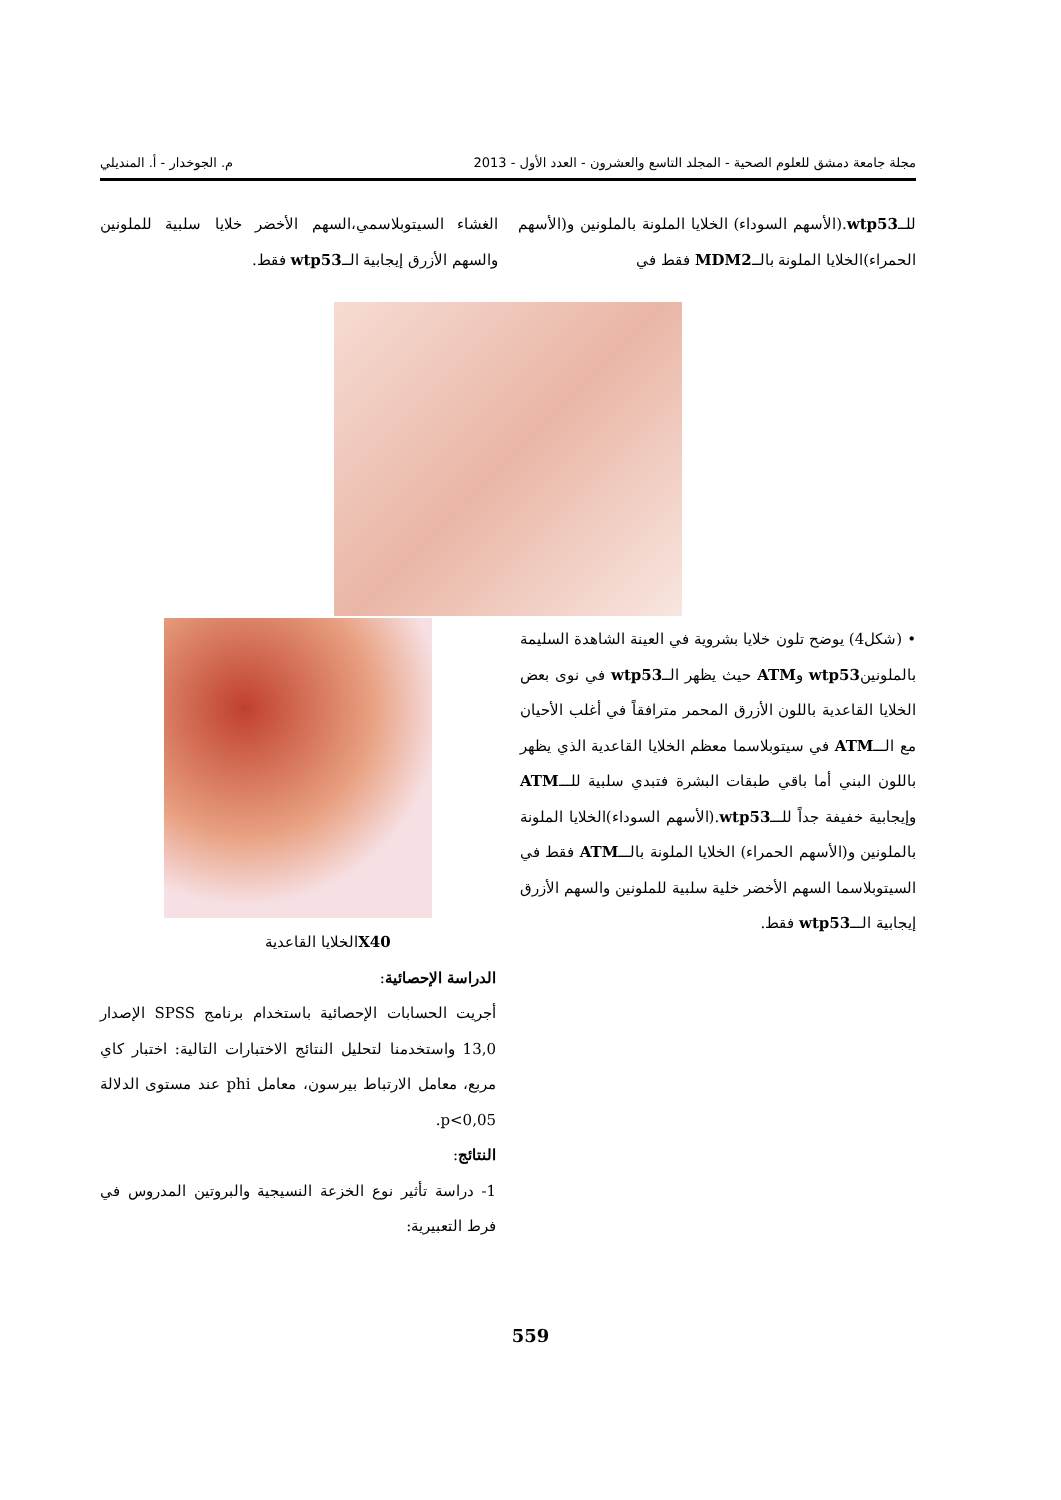مجلة جامعة دمشق للعلوم الصحية - المجلد التاسع والعشرون - العدد الأول - 2013 م. الجوخدار - أ. المنديلي
للــwtp53.(الأسهم السوداء) الخلايا الملونة بالملونين و(الأسهم الحمراء)الخلايا الملونة بالــMDM2 فقط في
الغشاء السيتوبلاسمي،السهم الأخضر خلايا سلبية للملونين والسهم الأزرق إيجابية الــwtp53 فقط.
• (شكل4) يوضح تلون خلايا بشروية في العينة الشاهدة السليمة بالملونينwtp53 وATM حيث يظهر الــwtp53 في نوى بعض الخلايا القاعدية باللون الأزرق المحمر مترافقاً في أغلب الأحيان مع الـــATM في سيتوبلاسما معظم الخلايا القاعدية الذي يظهر باللون البني أما باقي طبقات البشرة فتبدي سلبية للـــATM وإيجابية خفيفة جداً للـــwtp53.(الأسهم السوداء)الخلايا الملونة بالملونين و(الأسهم الحمراء) الخلايا الملونة بالـــATM فقط في السيتوبلاسما السهم الأخضر خلية سلبية للملونين والسهم الأزرق إيجابية الـــwtp53 فقط.
X40الخلايا القاعدية
الدراسة الإحصائية:
أجريت الحسابات الإحصائية باستخدام برنامج SPSS الإصدار 13,0 واستخدمنا لتحليل النتائج الاختبارات التالية: اختبار كاي مربع، معامل الارتباط بيرسون، معامل phi عند مستوى الدلالة p<0,05.
النتائج:
1- دراسة تأثير نوع الخزعة النسيجية والبروتين المدروس في فرط التعبيرية:
559